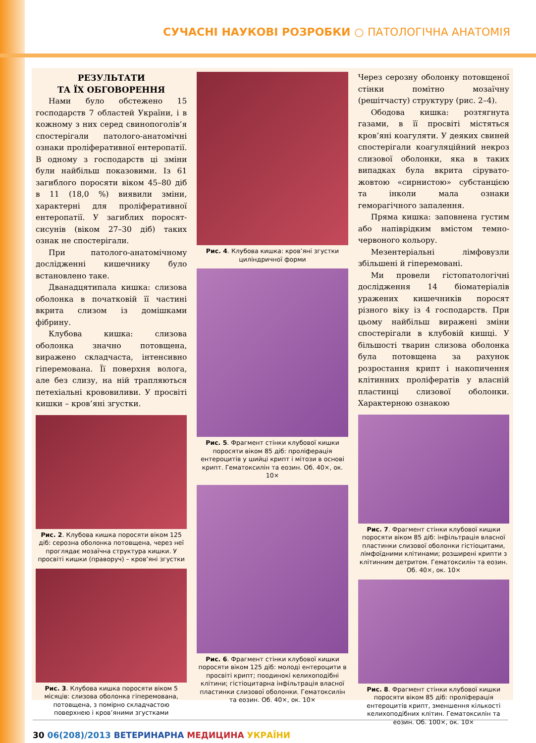СУЧАСНІ НАУКОВІ РОЗРОБКИ ○ ПАТОЛОГІЧНА АНАТОМІЯ
РЕЗУЛЬТАТИ
ТА ЇХ ОБГОВОРЕННЯ
Нами було обстежено 15 господарств 7 областей України, і в кожному з них серед свинопоголів’я спостерігали патолого-анатомічні ознаки проліферативної ентеропатії. В одному з господарств ці зміни були найбільш показовими. Із 61 загиблого поросяти віком 45–80 діб в 11 (18,0 %) виявили зміни, характерні для проліферативної ентеропатії. У загиблих поросят-сисунів (віком 27–30 діб) таких ознак не спостерігали.
При патолого-анатомічному дослідженні кишечнику було встановлено таке.
Дванадцятипала кишка: слизова оболонка в початковій її частині вкрита слизом із домішками фібрину.
Клубова кишка: слизова оболонка значно потовщена, виражено складчаста, інтенсивно гіперемована. Її поверхня волога, але без слизу, на ній трапляються петехіальні крововиливи. У просвіті кишки – кров’яні згустки.
Рис. 2. Клубова кишка поросяти віком 125 діб: серозна оболонка потовщена, через неї проглядає мозаїчна структура кишки. У просвіті кишки (праворуч) – кров’яні згустки
Рис. 3. Клубова кишка поросяти віком 5 місяців: слизова оболонка гіперемована, потовщена, з помірно складчастою поверхнею і кров’яними згустками
Рис. 4. Клубова кишка: кров’яні згустки циліндричної форми
Рис. 5. Фрагмент стінки клубової кишки поросяти віком 85 діб: проліферація ентероцитів у шийці крипт і мітози в основі крипт. Гематоксилін та еозин. Об. 40×, ок. 10×
Рис. 6. Фрагмент стінки клубової кишки поросяти віком 125 діб: молоді ентероцити в просвіті крипт; поодинокі келихоподібні клітини; гістіоцитарна інфільтрація власної пластинки слизової оболонки. Гематоксилін та еозин. Об. 40×, ок. 10×
Через серозну оболонку потовщеної стінки помітно мозаїчну (решітчасту) структуру (рис. 2–4).
Ободова кишка: розтягнута газами, в її просвіті містяться кров’яні коагуляти. У деяких свиней спостерігали коагуляційний некроз слизової оболонки, яка в таких випадках була вкрита сірувато-жовтою «сирнистою» субстанцією та інколи мала ознаки геморагічного запалення.
Пряма кишка: заповнена густим або напіврідким вмістом темно-червоного кольору.
Мезентеріальні лімфовузли збільшені й гіперемовані.
Ми провели гістопатологічні дослідження 14 біоматеріалів уражених кишечників поросят різного віку із 4 господарств. При цьому найбільш виражені зміни спостерігали в клубовій кишці. У більшості тварин слизова оболонка була потовщена за рахунок розростання крипт і накопичення клітинних проліфератів у власній пластинці слизової оболонки. Характерною ознакою
Рис. 7. Фрагмент стінки клубової кишки поросяти віком 85 діб: інфільтрація власної пластинки слизової оболонки гістіоцитами, лімфоїдними клітинами; розширені крипти з клітинним детритом. Гематоксилін та еозин. Об. 40×, ок. 10×
Рис. 8. Фрагмент стінки клубової кишки поросяти віком 85 діб: проліферація ентероцитів крипт, зменшення кількості келихоподібних клітин. Гематоксилін та еозин. Об. 100×, ок. 10×
30 06(208)/2013 ВЕТЕРИНАРНА МЕДИЦИНА УКРАЇНИ